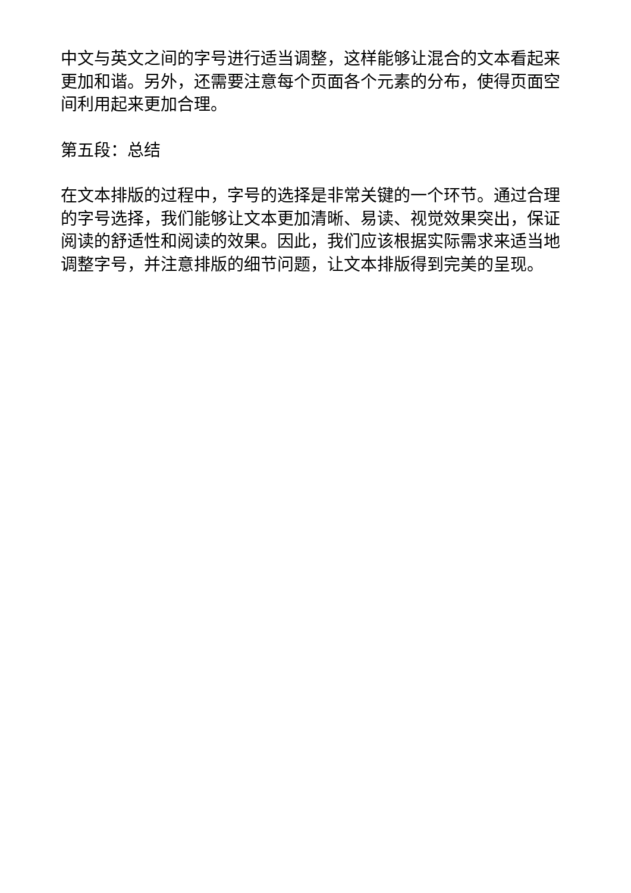中文与英文之间的字号进行适当调整，这样能够让混合的文本看起来更加和谐。另外，还需要注意每个页面各个元素的分布，使得页面空间利用起来更加合理。
第五段：总结
在文本排版的过程中，字号的选择是非常关键的一个环节。通过合理的字号选择，我们能够让文本更加清晰、易读、视觉效果突出，保证阅读的舒适性和阅读的效果。因此，我们应该根据实际需求来适当地调整字号，并注意排版的细节问题，让文本排版得到完美的呈现。